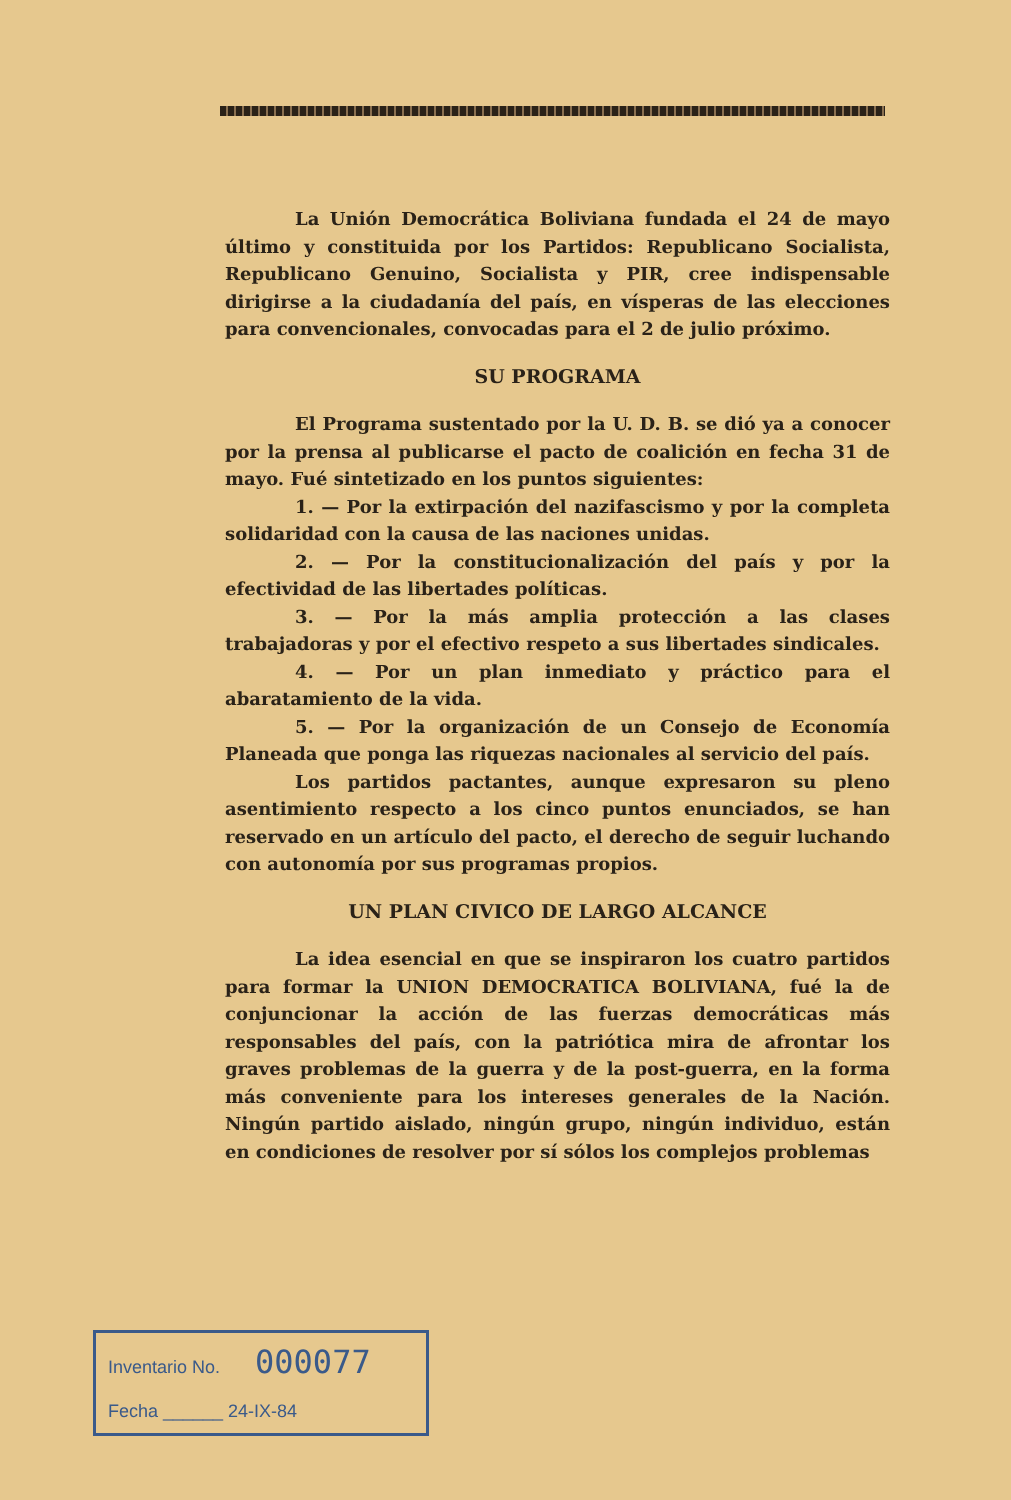La Unión Democrática Boliviana fundada el 24 de mayo último y constituida por los Partidos: Republicano Socialista, Republicano Genuino, Socialista y PIR, cree indispensable dirigirse a la ciudadanía del país, en vísperas de las elecciones para convencionales, convocadas para el 2 de julio próximo.
SU PROGRAMA
El Programa sustentado por la U. D. B. se dió ya a conocer por la prensa al publicarse el pacto de coalición en fecha 31 de mayo. Fué sintetizado en los puntos siguientes:
1. — Por la extirpación del nazifascismo y por la completa solidaridad con la causa de las naciones unidas.
2. — Por la constitucionalización del país y por la efectividad de las libertades políticas.
3. — Por la más amplia protección a las clases trabajadoras y por el efectivo respeto a sus libertades sindicales.
4. — Por un plan inmediato y práctico para el abaratamiento de la vida.
5. — Por la organización de un Consejo de Economía Planeada que ponga las riquezas nacionales al servicio del país.
Los partidos pactantes, aunque expresaron su pleno asentimiento respecto a los cinco puntos enunciados, se han reservado en un artículo del pacto, el derecho de seguir luchando con autonomía por sus programas propios.
UN PLAN CIVICO DE LARGO ALCANCE
La idea esencial en que se inspiraron los cuatro partidos para formar la UNION DEMOCRATICA BOLIVIANA, fué la de conjuncionar la acción de las fuerzas democráticas más responsables del país, con la patriótica mira de afrontar los graves problemas de la guerra y de la post-guerra, en la forma más conveniente para los intereses generales de la Nación. Ningún partido aislado, ningún grupo, ningún individuo, están en condiciones de resolver por sí sólos los complejos problemas
Inventario No. 000077
Fecha ______ 24-IX-84